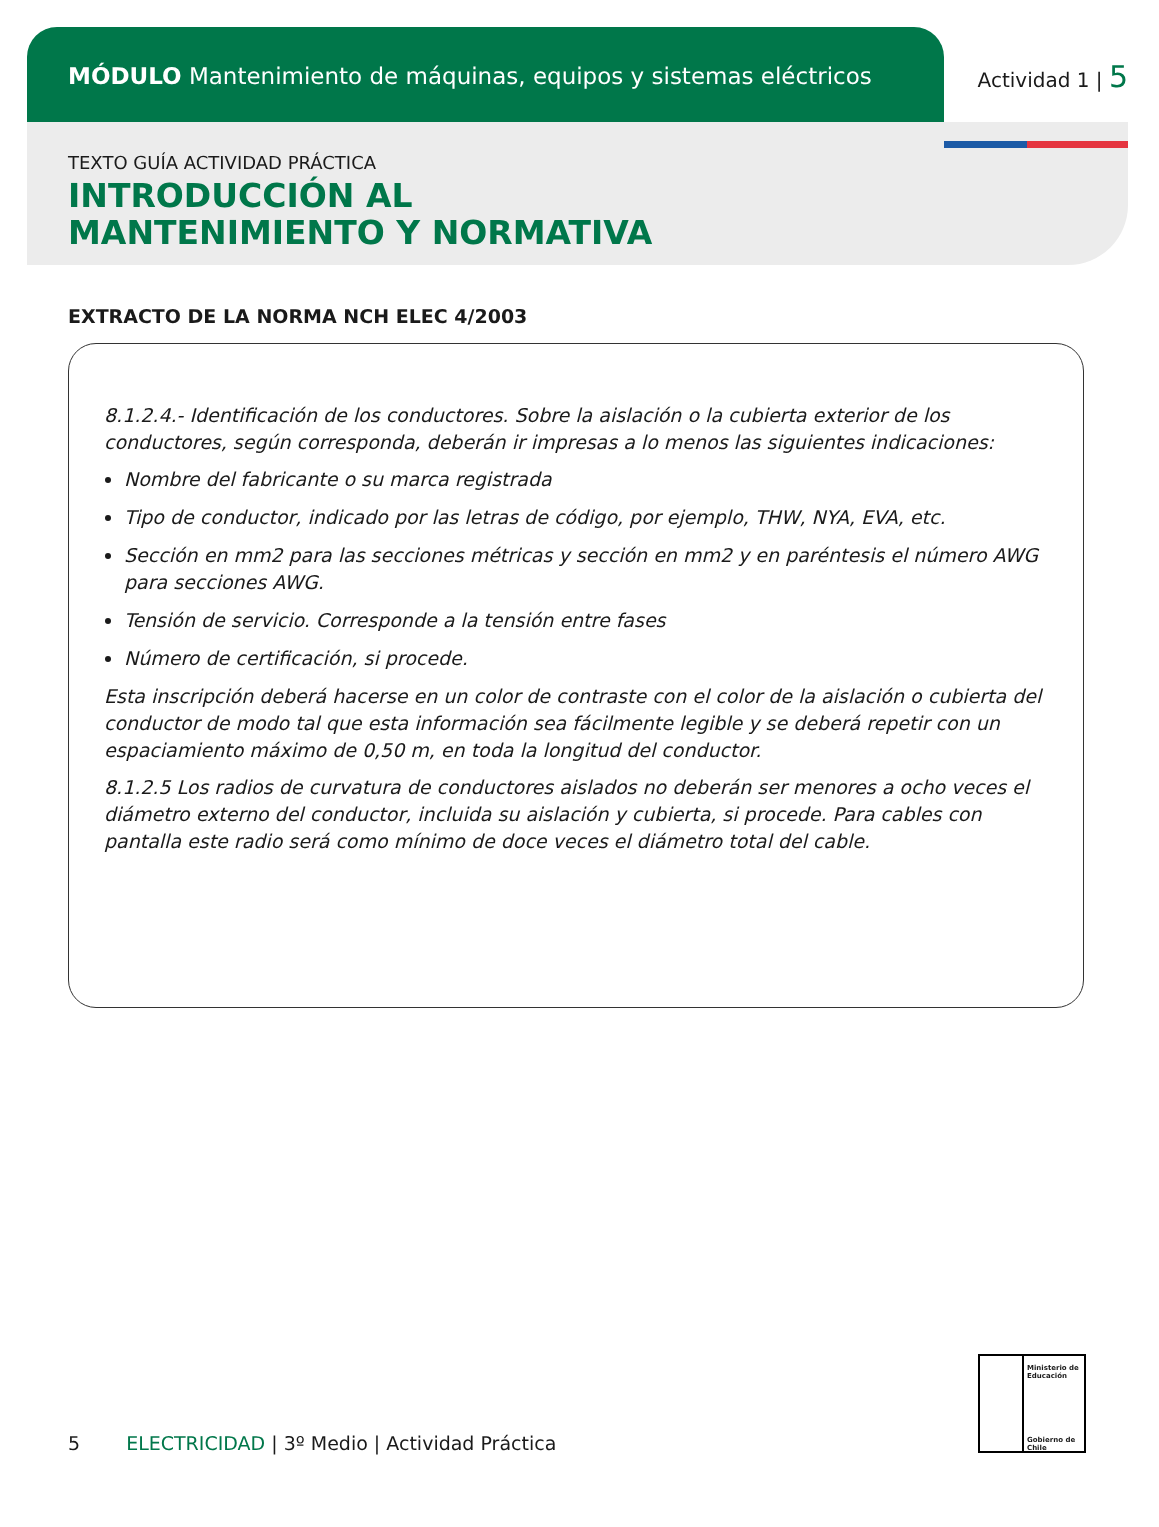MÓDULO Mantenimiento de máquinas, equipos y sistemas eléctricos
Actividad 1 | 5
TEXTO GUÍA ACTIVIDAD PRÁCTICA
INTRODUCCIÓN AL
MANTENIMIENTO Y NORMATIVA
EXTRACTO DE LA NORMA NCH ELEC 4/2003
8.1.2.4.- Identificación de los conductores. Sobre la aislación o la cubierta exterior de los conductores, según corresponda, deberán ir impresas a lo menos las siguientes indicaciones:
Nombre del fabricante o su marca registrada
Tipo de conductor, indicado por las letras de código, por ejemplo, THW, NYA, EVA, etc.
Sección en mm2 para las secciones métricas y sección en mm2 y en paréntesis el número AWG para secciones AWG.
Tensión de servicio. Corresponde a la tensión entre fases
Número de certificación, si procede.
Esta inscripción deberá hacerse en un color de contraste con el color de la aislación o cubierta del conductor de modo tal que esta información sea fácilmente legible y se deberá repetir con un espaciamiento máximo de 0,50 m, en toda la longitud del conductor.
8.1.2.5 Los radios de curvatura de conductores aislados no deberán ser menores a ocho veces el diámetro externo del conductor, incluida su aislación y cubierta, si procede. Para cables con pantalla este radio será como mínimo de doce veces el diámetro total del cable.
5 ELECTRICIDAD | 3º Medio | Actividad Práctica
Ministerio de Educación
Gobierno de Chile